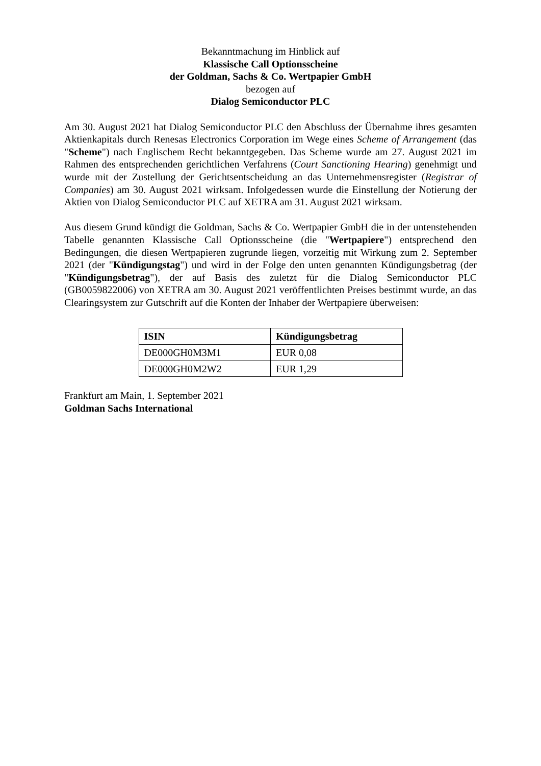Bekanntmachung im Hinblick auf
Klassische Call Optionsscheine
der Goldman, Sachs & Co. Wertpapier GmbH
bezogen auf
Dialog Semiconductor PLC
Am 30. August 2021 hat Dialog Semiconductor PLC den Abschluss der Übernahme ihres gesamten Aktienkapitals durch Renesas Electronics Corporation im Wege eines Scheme of Arrangement (das "Scheme") nach Englischem Recht bekanntgegeben. Das Scheme wurde am 27. August 2021 im Rahmen des entsprechenden gerichtlichen Verfahrens (Court Sanctioning Hearing) genehmigt und wurde mit der Zustellung der Gerichtsentscheidung an das Unternehmensregister (Registrar of Companies) am 30. August 2021 wirksam. Infolgedessen wurde die Einstellung der Notierung der Aktien von Dialog Semiconductor PLC auf XETRA am 31. August 2021 wirksam.
Aus diesem Grund kündigt die Goldman, Sachs & Co. Wertpapier GmbH die in der untenstehenden Tabelle genannten Klassische Call Optionsscheine (die "Wertpapiere") entsprechend den Bedingungen, die diesen Wertpapieren zugrunde liegen, vorzeitig mit Wirkung zum 2. September 2021 (der "Kündigungstag") und wird in der Folge den unten genannten Kündigungsbetrag (der "Kündigungsbetrag"), der auf Basis des zuletzt für die Dialog Semiconductor PLC (GB0059822006) von XETRA am 30. August 2021 veröffentlichten Preises bestimmt wurde, an das Clearingsystem zur Gutschrift auf die Konten der Inhaber der Wertpapiere überweisen:
| ISIN | Kündigungsbetrag |
| --- | --- |
| DE000GH0M3M1 | EUR 0,08 |
| DE000GH0M2W2 | EUR 1,29 |
Frankfurt am Main, 1. September 2021
Goldman Sachs International